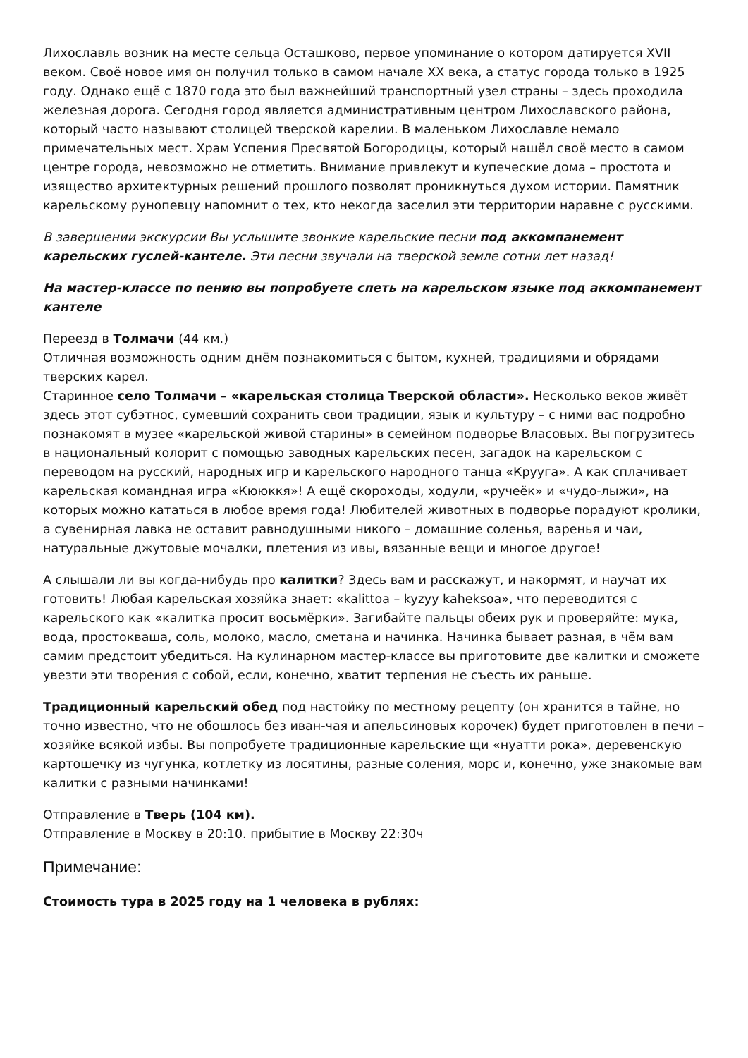Лихославль возник на месте сельца Осташково, первое упоминание о котором датируется XVII веком. Своё новое имя он получил только в самом начале XX века, а статус города только в 1925 году. Однако ещё с 1870 года это был важнейший транспортный узел страны – здесь проходила железная дорога. Сегодня город является административным центром Лихославского района, который часто называют столицей тверской карелии. В маленьком Лихославле немало примечательных мест. Храм Успения Пресвятой Богородицы, который нашёл своё место в самом центре города, невозможно не отметить. Внимание привлекут и купеческие дома – простота и изящество архитектурных решений прошлого позволят проникнуться духом истории. Памятник карельскому рунопевцу напомнит о тех, кто некогда заселил эти территории наравне с русскими.
В завершении экскурсии Вы услышите звонкие карельские песни под аккомпанемент карельских гуслей-кантеле. Эти песни звучали на тверской земле сотни лет назад!
На мастер-классе по пению вы попробуете спеть на карельском языке под аккомпанемент кантеле
Переезд в Толмачи (44 км.)
Отличная возможность одним днём познакомиться с бытом, кухней, традициями и обрядами тверских карел.
Старинное село Толмачи – «карельская столица Тверской области». Несколько веков живёт здесь этот субэтнос, сумевший сохранить свои традиции, язык и культуру – с ними вас подробно познакомят в музее «карельской живой старины» в семейном подворье Власовых. Вы погрузитесь в национальный колорит с помощью заводных карельских песен, загадок на карельском с переводом на русский, народных игр и карельского народного танца «Крууга». А как сплачивает карельская командная игра «Кююккя»! А ещё скороходы, ходули, «ручеёк» и «чудо-лыжи», на которых можно кататься в любое время года! Любителей животных в подворье порадуют кролики, а сувенирная лавка не оставит равнодушными никого – домашние соленья, варенья и чаи, натуральные джутовые мочалки, плетения из ивы, вязанные вещи и многое другое!
А слышали ли вы когда-нибудь про калитки? Здесь вам и расскажут, и накормят, и научат их готовить! Любая карельская хозяйка знает: «kalittoa – kyzyy kaheksoa», что переводится с карельского как «калитка просит восьмёрки». Загибайте пальцы обеих рук и проверяйте: мука, вода, простокваша, соль, молоко, масло, сметана и начинка. Начинка бывает разная, в чём вам самим предстоит убедиться. На кулинарном мастер-классе вы приготовите две калитки и сможете увезти эти творения с собой, если, конечно, хватит терпения не съесть их раньше.
Традиционный карельский обед под настойку по местному рецепту (он хранится в тайне, но точно известно, что не обошлось без иван-чая и апельсиновых корочек) будет приготовлен в печи – хозяйке всякой избы. Вы попробуете традиционные карельские щи «нуатти рока», деревенскую картошечку из чугунка, котлетку из лосятины, разные соления, морс и, конечно, уже знакомые вам калитки с разными начинками!
Отправление в Тверь (104 км).
Отправление в Москву в 20:10. прибытие в Москву 22:30ч
Примечание:
Стоимость тура в 2025 году на 1 человека в рублях: